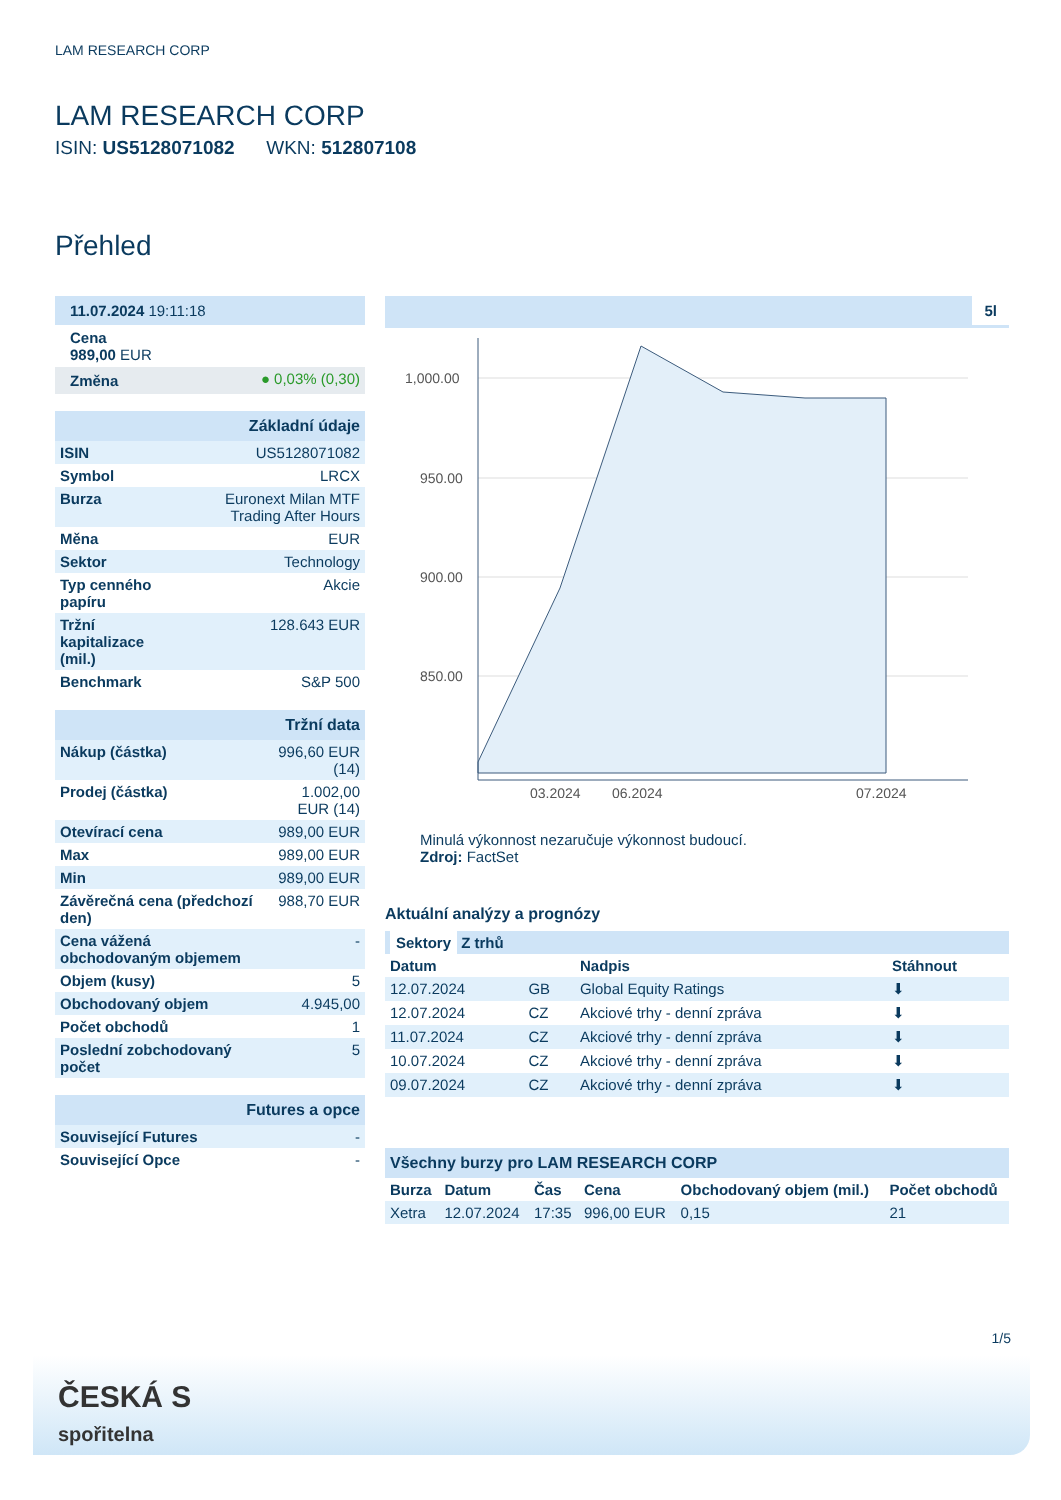LAM RESEARCH CORP
LAM RESEARCH CORP
ISIN: US5128071082 WKN: 512807108
Přehled
| 11.07.2024 19:11:18 |
Cena
989,00 EUR
| Změna | ● 0,03% (0,30) |
| Základní údaje | |
| ISIN | US5128071082 |
| Symbol | LRCX |
| Burza | Euronext Milan MTF Trading After Hours |
| Měna | EUR |
| Sektor | Technology |
| Typ cenného papíru | Akcie |
| Tržní kapitalizace (mil.) | 128.643 EUR |
| Benchmark | S&P 500 |
| Tržní data | |
| Nákup (částka) | 996,60 EUR (14) |
| Prodej (částka) | 1.002,00 EUR (14) |
| Otevírací cena | 989,00 EUR |
| Max | 989,00 EUR |
| Min | 989,00 EUR |
| Závěrečná cena (předchozí den) | 988,70 EUR |
| Cena vážená obchodovaným objemem | - |
| Objem (kusy) | 5 |
| Obchodovaný objem | 4.945,00 |
| Počet obchodů | 1 |
| Poslední zobchodovaný počet | 5 |
| Futures a opce | |
| Související Futures | - |
| Související Opce | - |
5l
1,000.00
950.00
900.00
850.00
03.2024
06.2024
07.2024
Minulá výkonnost nezaručuje výkonnost budoucí.
Zdroj: FactSet
Aktuální analýzy a prognózy
| Sektory Z trhů | | | |
| --- | --- | --- | --- |
| Datum | | Nadpis | Stáhnout |
| 12.07.2024 | GB | Global Equity Ratings | ⬇ |
| 12.07.2024 | CZ | Akciové trhy - denní zpráva | ⬇ |
| 11.07.2024 | CZ | Akciové trhy - denní zpráva | ⬇ |
| 10.07.2024 | CZ | Akciové trhy - denní zpráva | ⬇ |
| 09.07.2024 | CZ | Akciové trhy - denní zpráva | ⬇ |
| Všechny burzy pro LAM RESEARCH CORP | | | | | |
| Burza | Datum | Čas | Cena | Obchodovaný objem (mil.) | Počet obchodů |
| Xetra | 12.07.2024 | 17:35 | 996,00 EUR | 0,15 | 21 |
1/5
ČESKÁ S
spořitelna